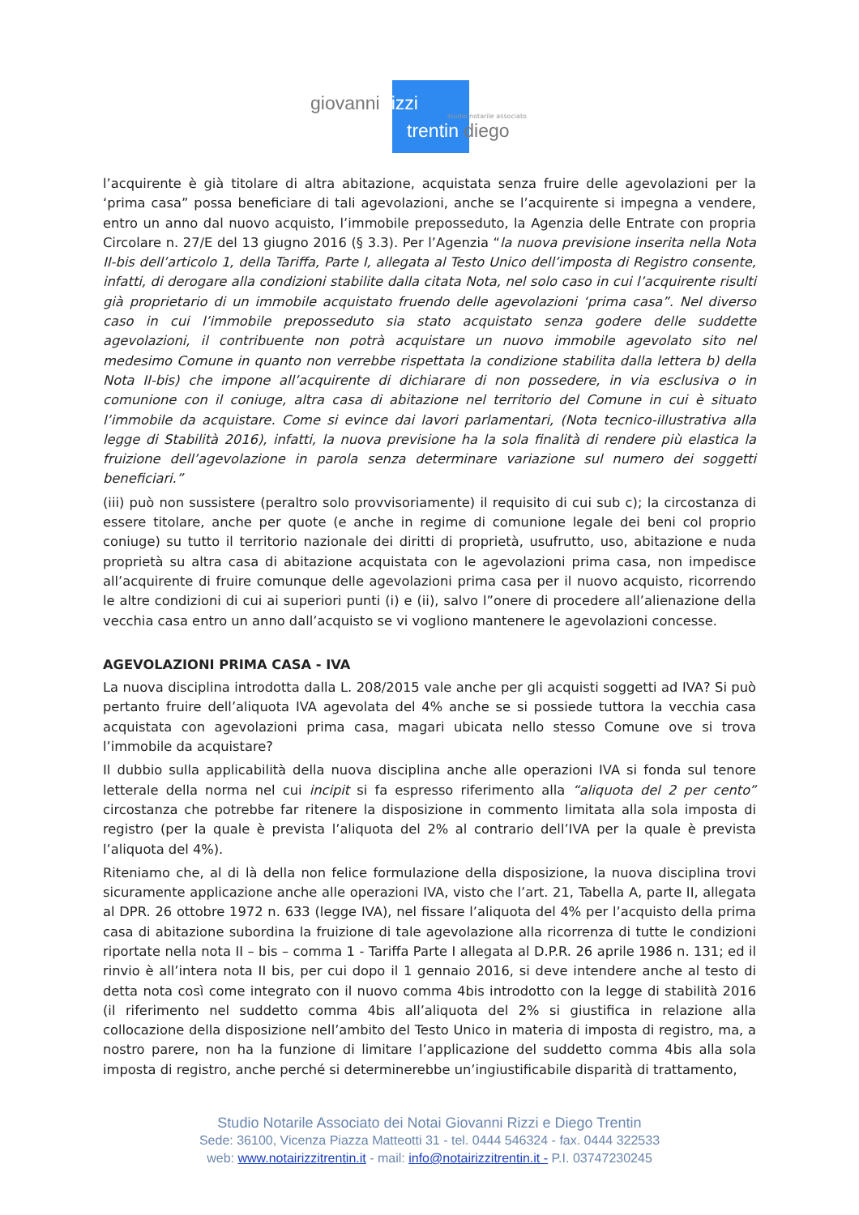giovanni rizzi
studio notarile associato
trentin diego
l’acquirente è già titolare di altra abitazione, acquistata senza fruire delle agevolazioni per la ‘prima casa” possa beneficiare di tali agevolazioni, anche se l’acquirente si impegna a vendere, entro un anno dal nuovo acquisto, l’immobile preposseduto, la Agenzia delle Entrate con propria Circolare n. 27/E del 13 giugno 2016 (§ 3.3). Per l’Agenzia “la nuova previsione inserita nella Nota II-bis dell’articolo 1, della Tariffa, Parte I, allegata al Testo Unico dell’imposta di Registro consente, infatti, di derogare alla condizioni stabilite dalla citata Nota, nel solo caso in cui l’acquirente risulti già proprietario di un immobile acquistato fruendo delle agevolazioni ‘prima casa”. Nel diverso caso in cui l’immobile preposseduto sia stato acquistato senza godere delle suddette agevolazioni, il contribuente non potrà acquistare un nuovo immobile agevolato sito nel medesimo Comune in quanto non verrebbe rispettata la condizione stabilita dalla lettera b) della Nota II-bis) che impone all’acquirente di dichiarare di non possedere, in via esclusiva o in comunione con il coniuge, altra casa di abitazione nel territorio del Comune in cui è situato l’immobile da acquistare. Come si evince dai lavori parlamentari, (Nota tecnico-illustrativa alla legge di Stabilità 2016), infatti, la nuova previsione ha la sola finalità di rendere più elastica la fruizione dell’agevolazione in parola senza determinare variazione sul numero dei soggetti beneficiari.”
(iii) può non sussistere (peraltro solo provvisoriamente) il requisito di cui sub c); la circostanza di essere titolare, anche per quote (e anche in regime di comunione legale dei beni col proprio coniuge) su tutto il territorio nazionale dei diritti di proprietà, usufrutto, uso, abitazione e nuda proprietà su altra casa di abitazione acquistata con le agevolazioni prima casa, non impedisce all’acquirente di fruire comunque delle agevolazioni prima casa per il nuovo acquisto, ricorrendo le altre condizioni di cui ai superiori punti (i) e (ii), salvo l”onere di procedere all’alienazione della vecchia casa entro un anno dall’acquisto se vi vogliono mantenere le agevolazioni concesse.
AGEVOLAZIONI PRIMA CASA - IVA
La nuova disciplina introdotta dalla L. 208/2015 vale anche per gli acquisti soggetti ad IVA? Si può pertanto fruire dell’aliquota IVA agevolata del 4% anche se si possiede tuttora la vecchia casa acquistata con agevolazioni prima casa, magari ubicata nello stesso Comune ove si trova l’immobile da acquistare?
Il dubbio sulla applicabilità della nuova disciplina anche alle operazioni IVA si fonda sul tenore letterale della norma nel cui incipit si fa espresso riferimento alla “aliquota del 2 per cento” circostanza che potrebbe far ritenere la disposizione in commento limitata alla sola imposta di registro (per la quale è prevista l’aliquota del 2% al contrario dell’IVA per la quale è prevista l’aliquota del 4%).
Riteniamo che, al di là della non felice formulazione della disposizione, la nuova disciplina trovi sicuramente applicazione anche alle operazioni IVA, visto che l’art. 21, Tabella A, parte II, allegata al DPR. 26 ottobre 1972 n. 633 (legge IVA), nel fissare l’aliquota del 4% per l’acquisto della prima casa di abitazione subordina la fruizione di tale agevolazione alla ricorrenza di tutte le condizioni riportate nella nota II – bis – comma 1 - Tariffa Parte I allegata al D.P.R. 26 aprile 1986 n. 131; ed il rinvio è all’intera nota II bis, per cui dopo il 1 gennaio 2016, si deve intendere anche al testo di detta nota così come integrato con il nuovo comma 4bis introdotto con la legge di stabilità 2016 (il riferimento nel suddetto comma 4bis all’aliquota del 2% si giustifica in relazione alla collocazione della disposizione nell’ambito del Testo Unico in materia di imposta di registro, ma, a nostro parere, non ha la funzione di limitare l’applicazione del suddetto comma 4bis alla sola imposta di registro, anche perché si determinerebbe un’ingiustificabile disparità di trattamento,
Studio Notarile Associato dei Notai Giovanni Rizzi e Diego Trentin
Sede: 36100, Vicenza Piazza Matteotti 31 - tel. 0444 546324 - fax. 0444 322533
web: www.notairizzitrentin.it - mail: info@notairizzitrentin.it - P.I. 03747230245